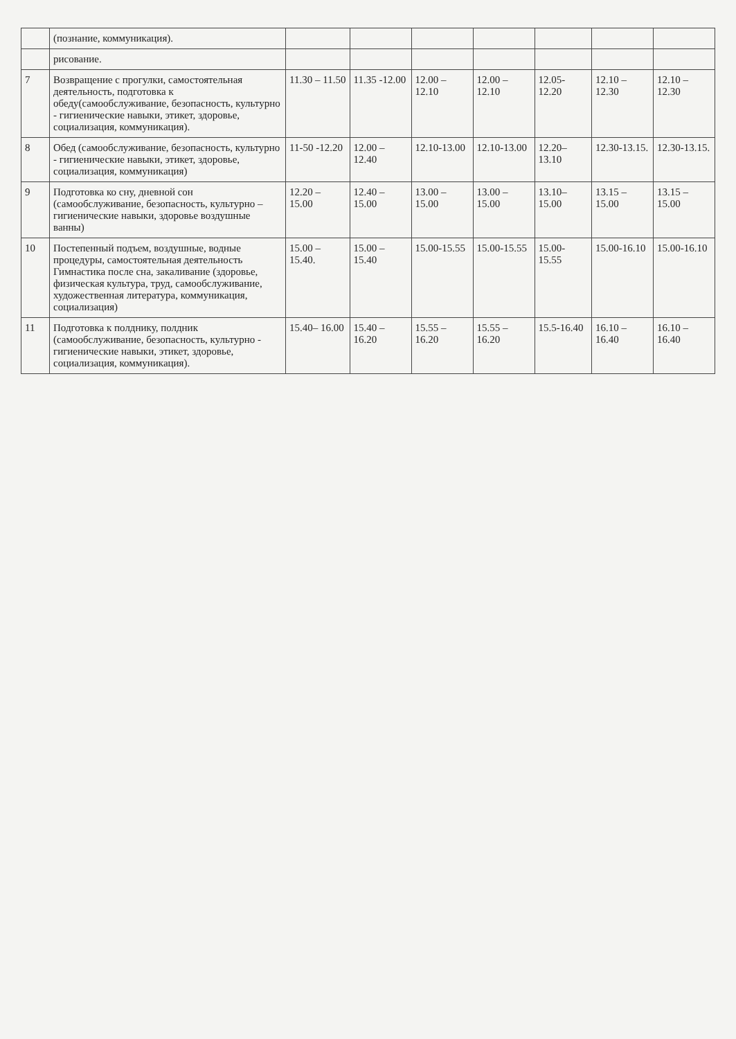| | (познание, коммуникация). | | | | | | | |
| | рисование. | | | | | | | |
| 7 | Возвращение с прогулки, самостоятельная деятельность, подготовка к обеду(самообслуживание, безопасность, культурно - гигиенические навыки, этикет, здоровье, социализация, коммуникация). | 11.30 – 11.50 | 11.35 -12.00 | 12.00 – 12.10 | 12.00 – 12.10 | 12.05-12.20 | 12.10 – 12.30 | 12.10 – 12.30 |
| 8 | Обед (самообслуживание, безопасность, культурно - гигиенические навыки, этикет, здоровье, социализация, коммуникация) | 11-50 -12.20 | 12.00 – 12.40 | 12.10-13.00 | 12.10-13.00 | 12.20–13.10 | 12.30-13.15. | 12.30-13.15. |
| 9 | Подготовка ко сну, дневной сон (самообслуживание, безопасность, культурно – гигиенические навыки, здоровье воздушные ванны) | 12.20 – 15.00 | 12.40 – 15.00 | 13.00 – 15.00 | 13.00 – 15.00 | 13.10–15.00 | 13.15 – 15.00 | 13.15 – 15.00 |
| 10 | Постепенный подъем, воздушные, водные процедуры, самостоятельная деятельность Гимнастика после сна, закаливание (здоровье, физическая культура, труд, самообслуживание, художественная литература, коммуникация, социализация) | 15.00 – 15.40. | 15.00 – 15.40 | 15.00-15.55 | 15.00-15.55 | 15.00-15.55 | 15.00-16.10 | 15.00-16.10 |
| 11 | Подготовка к полднику, полдник (самообслуживание, безопасность, культурно - гигиенические навыки, этикет, здоровье, социализация, коммуникация). | 15.40– 16.00 | 15.40 – 16.20 | 15.55 – 16.20 | 15.55 – 16.20 | 15.5-16.40 | 16.10 – 16.40 | 16.10 – 16.40 |